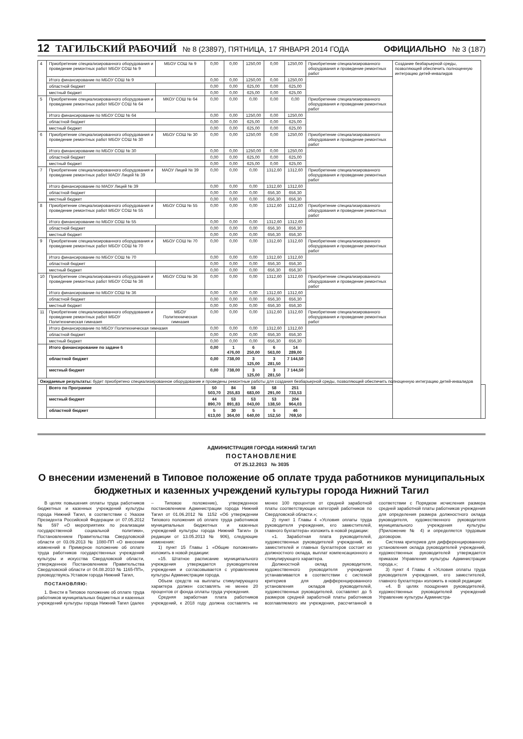12 ТАГИЛЬСКИЙ РАБОЧИЙ № 8 (23897), ПЯТНИЦА, 17 ЯНВАРЯ 2014 ГОДА ОФИЦИАЛЬНО № 3 (187)
| 4 | Приобретение специализированного оборудования и проведение ремонтных работ МБОУ СОШ № 9 | МБОУ СОШ № 9 | 0,00 | 0,00 | 1250,00 | 0,00 | 1250,00 | Приобретение специализированного оборудования и проведение ремонтных работ | Создание безбарьерной среды, позволяющей обеспечить полноценную интеграцию детей-инвалидов | |
| | Итого финансирование по МБОУ СОШ № 9 | | 0,00 | 0,00 | 1250,00 | 0,00 | 1250,00 | | | |
| | областной бюджет | | 0,00 | 0,00 | 625,00 | 0,00 | 625,00 | | | |
| | местный бюджет | | 0,00 | 0,00 | 625,00 | 0,00 | 625,00 | | | |
| 5 | Приобретение специализированного оборудования и проведение ремонтных работ МБОУ СОШ № 64 | МКОУ СОШ № 64 | 0,00 | 0,00 | 0,00 | 0,00 | 0,00 | Приобретение специализированного оборудования и проведение ремонтных работ | | |
| | Итого финансирование по МБОУ СОШ № 64 | | 0,00 | 0,00 | 1250,00 | 0,00 | 1250,00 | | | |
| | областной бюджет | | 0,00 | 0,00 | 625,00 | 0,00 | 625,00 | | | |
| | местный бюджет | | 0,00 | 0,00 | 625,00 | 0,00 | 625,00 | | | |
| 6 | Приобретение специализированного оборудования и проведение ремонтных работ МБОУ СОШ № 30 | МБОУ СОШ № 30 | 0,00 | 0,00 | 1250,00 | 0,00 | 1250,00 | Приобретение специализированного оборудования и проведение ремонтных работ | | |
| | Итого финансирование по МБОУ СОШ № 30 | | 0,00 | 0,00 | 1250,00 | 0,00 | 1250,00 | | | |
| | областной бюджет | | 0,00 | 0,00 | 625,00 | 0,00 | 625,00 | | | |
| | местный бюджет | | 0,00 | 0,00 | 625,00 | 0,00 | 625,00 | | | |
| 7 | Приобретение специализированного оборудования и проведение ремонтных работ МАОУ Лицей № 39 | МАОУ Лицей № 39 | 0,00 | 0,00 | 0,00 | 1312,60 | 1312,60 | Приобретение специализированного оборудования и проведение ремонтных работ | | |
| | Итого финансирование по МАОУ Лицей № 39 | | 0,00 | 0,00 | 0,00 | 1312,60 | 1312,60 | | | |
| | областной бюджет | | 0,00 | 0,00 | 0,00 | 656,30 | 656,30 | | | |
| | местный бюджет | | 0,00 | 0,00 | 0,00 | 656,30 | 656,30 | | | |
| 8 | Приобретение специализированного оборудования и проведение ремонтных работ МБОУ СОШ № 55 | МБОУ СОШ № 55 | 0,00 | 0,00 | 0,00 | 1312,60 | 1312,60 | Приобретение специализированного оборудования и проведение ремонтных работ | | |
| | Итого финансирование по МБОУ СОШ № 55 | | 0,00 | 0,00 | 0,00 | 1312,60 | 1312,60 | | | |
| | областной бюджет | | 0,00 | 0,00 | 0,00 | 656,30 | 656,30 | | | |
| | местный бюджет | | 0,00 | 0,00 | 0,00 | 656,30 | 656,30 | | | |
| 9 | Приобретение специализированного оборудования и проведение ремонтных работ МБОУ СОШ № 70 | МБОУ СОШ № 70 | 0,00 | 0,00 | 0,00 | 1312,60 | 1312,60 | Приобретение специализированного оборудования и проведение ремонтных работ | | |
| | Итого финансирование по МБОУ СОШ № 70 | | 0,00 | 0,00 | 0,00 | 1312,60 | 1312,60 | | | |
| | областной бюджет | | 0,00 | 0,00 | 0,00 | 656,30 | 656,30 | | | |
| | местный бюджет | | 0,00 | 0,00 | 0,00 | 656,30 | 656,30 | | | |
| 10 | Приобретение специализированного оборудования и проведение ремонтных работ МБОУ СОШ № 36 | МБОУ СОШ № 36 | 0,00 | 0,00 | 0,00 | 1312,60 | 1312,60 | Приобретение специализированного оборудования и проведение ремонтных работ | | |
| | Итого финансирование по МБОУ СОШ № 36 | | 0,00 | 0,00 | 0,00 | 1312,60 | 1312,60 | | | |
| | областной бюджет | | 0,00 | 0,00 | 0,00 | 656,30 | 656,30 | | | |
| | местный бюджет | | 0,00 | 0,00 | 0,00 | 656,30 | 656,30 | | | |
| 11 | Приобретение специализированного оборудования и проведение ремонтных работ МБОУ Политехническая гимназия | МБОУ Политехническая гимназия | 0,00 | 0,00 | 0,00 | 1312,60 | 1312,60 | Приобретение специализированного оборудования и проведение ремонтных работ | | |
| | Итого финансирование по МБОУ Политехническая гимназия | | 0,00 | 0,00 | 0,00 | 1312,60 | 1312,60 | | | |
| | областной бюджет | | 0,00 | 0,00 | 0,00 | 656,30 | 656,30 | | | |
| | местный бюджет | | 0,00 | 0,00 | 0,00 | 656,30 | 656,30 | | | |
| | Итого финансирование по задаче 6 | | 0,00 | 1 476,00 | 6 250,00 | 6 563,00 | 14 289,00 | | | |
| | областной бюджет | | 0,00 | 738,00 | 3 125,00 | 3 281,50 | 7 144,50 | | | |
| | местный бюджет | | 0,00 | 738,00 | 3 125,00 | 3 281,50 | 7 144,50 | | | |
| Ожидаемые результаты: будет приобретено специализированное оборудование и проведены ремонтные работы для создания безбарьерной среды, позволяющей обеспечить полноценную интеграцию детей-инвалидов | | | | | | | | | | |
| | Всего по Программе | | 50 503,70 | 84 255,83 | 58 683,00 | 58 291,00 | 251 733,53 | | | |
| | местный бюджет | | 44 890,70 | 53 891,83 | 53 043,00 | 53 138,50 | 204 964,03 | | | |
| | областной бюджет | | 5 613,00 | 30 364,00 | 5 640,00 | 5 152,50 | 46 769,50 | | | |
АДМИНИСТРАЦИЯ ГОРОДА НИЖНИЙ ТАГИЛ
ПОСТАНОВЛЕНИЕ
ОТ 25.12.2013 № 3035
О внесении изменений в Типовое положение об оплате труда работников муниципальных бюджетных и казенных учреждений культуры города Нижний Тагил
В целях повышения оплаты труда работников бюджетных и казенных учреждений культуры города Нижний Тагил, в соответствии с Указом Президента Российской Федерации от 07.05.2012 № 597 «О мероприятиях по реализации государственной социальной политики», Постановлением Правительства Свердловской области от 03.09.2013 № 1080-ПП «О внесении изменений в Примерное положение об оплате труда работников государственных учреждений культуры и искусства Свердловской области, утвержденное Постановлением Правительства Свердловской области от 04.08.2010 № 1165-ПП», руководствуясь Уставом города Нижний Тагил,
ПОСТАНОВЛЯЮ:
1. Внести в Типовое положение об оплате труда работников муниципальных бюджетных и казенных учреждений культуры города Нижний Тагил (далее – Типовое положение), утвержденное постановлением Администрации города Нижний Тагил от 01.06.2012 № 1152 «Об утверждении Типового положения об оплате труда работников муниципальных бюджетных и казенных учреждений культуры города Нижний Тагил» (в редакции от 13.05.2013 № 906), следующие изменения:
1) пункт 15 Главы 1 «Общие положения» изложить в новой редакции:
«15. Штатное расписание муниципального учреждения утверждается руководителем учреждения и согласовывается с управлением культуры Администрации города.
Объем средств на выплаты стимулирующего характера должен составлять не менее 20 процентов от фонда оплаты труда учреждения.
Средняя заработная плата работников учреждений, к 2018 году должна составлять не менее 100 процентов от средней заработной платы соответствующих категорий работников по Свердловской области.»;
2) пункт 1 Главы 4 «Условия оплаты труда руководителя учреждения, его заместителей, главного бухгалтера» изложить в новой редакции:
«1. Заработная плата руководителей, художественных руководителей учреждений, их заместителей и главных бухгалтеров состоит из должностного оклада, выплат компенсационного и стимулирующего характера.
Должностной оклад руководителя, художественного руководителя учреждения устанавливается в соответствии с системой критериев для дифференцированного установления окладов руководителей, художественных руководителей, составляет до 5 размеров средней заработной платы работников возглавляемого им учреждения, рассчитанной в соответствии с Порядком исчисления размера средней заработной платы работников учреждения для определения размера должностного оклада руководителя, художественного руководителя муниципального учреждения культуры (Приложение № 4) и определяется трудовым договором.
Система критериев для дифференцированного установления оклада руководителей учреждений, художественных руководителей утверждается приказом Управления культуры Администрации города.»;
3) пункт 4 Главы 4 «Условия оплаты труда руководителя учреждения, его заместителей, главного бухгалтера» изложить в новой редакции:
«4. В целях поощрения руководителей, художественных руководителей учреждений Управление культуры Администра-